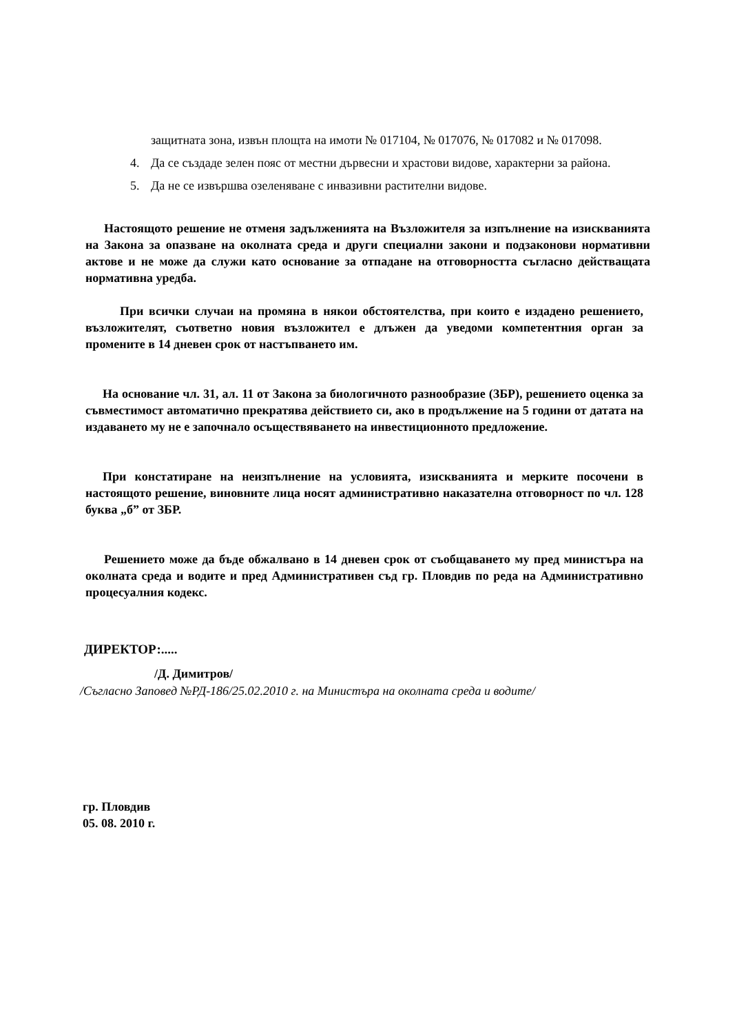защитната зона, извън площта на имоти № 017104, № 017076, № 017082 и № 017098.
4. Да се създаде зелен пояс от местни дървесни и храстови видове, характерни за района.
5. Да не се извършва озеленяване с инвазивни растителни видове.
Настоящото решение не отменя задълженията на Възложителя за изпълнение на изискванията на Закона за опазване на околната среда и други специални закони и подзаконови нормативни актове и не може да служи като основание за отпадане на отговорността съгласно действащата нормативна уредба.
При всички случаи на промяна в някои обстоятелства, при които е издадено решението, възложителят, съответно новия възложител е длъжен да уведоми компетентния орган за промените в 14 дневен срок от настъпването им.
На основание чл. 31, ал. 11 от Закона за биологичното разнообразие (ЗБР), решението оценка за съвместимост автоматично прекратява действието си, ако в продължение на 5 години от датата на издаването му не е започнало осъществяването на инвестиционното предложение.
При констатиране на неизпълнение на условията, изискванията и мерките посочени в настоящото решение, виновните лица носят административно наказателна отговорност по чл. 128 буква „б” от ЗБР.
Решението може да бъде обжалвано в 14 дневен срок от съобщаването му пред министъра на околната среда и водите и пред Административен съд гр. Пловдив по реда на Административно процесуалния кодекс.
ДИРЕКТОР:.....
/Д. Димитров/
/Съгласно Заповед №РД-186/25.02.2010 г. на Министъра на околната среда и водите/
гр. Пловдив
05. 08. 2010 г.